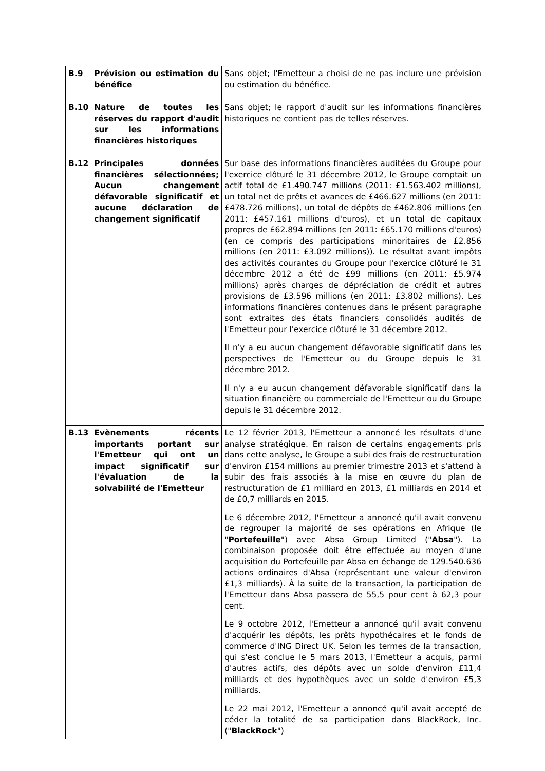| B.9 | Prévision ou estimation du bénéfice | Sans objet; l'Emetteur a choisi de ne pas inclure une prévision ou estimation du bénéfice. |
| B.10 | Nature de toutes les réserves du rapport d'audit sur les informations financières historiques | Sans objet; le rapport d'audit sur les informations financières historiques ne contient pas de telles réserves. |
| B.12 | Principales données financières sélectionnées; Aucun changement défavorable significatif et aucune déclaration de changement significatif | Sur base des informations financières auditées du Groupe pour l'exercice clôturé le 31 décembre 2012, le Groupe comptait un actif total de £1.490.747 millions (2011: £1.563.402 millions), un total net de prêts et avances de £466.627 millions (en 2011: £478.726 millions), un total de dépôts de £462.806 millions (en 2011: £457.161 millions d'euros), et un total de capitaux propres de £62.894 millions (en 2011: £65.170 millions d'euros) (en ce compris des participations minoritaires de £2.856 millions (en 2011: £3.092 millions)). Le résultat avant impôts des activités courantes du Groupe pour l'exercice clôturé le 31 décembre 2012 a été de £99 millions (en 2011: £5.974 millions) après charges de dépréciation de crédit et autres provisions de £3.596 millions (en 2011: £3.802 millions). Les informations financières contenues dans le présent paragraphe sont extraites des états financiers consolidés audités de l'Emetteur pour l'exercice clôturé le 31 décembre 2012. Il n'y a eu aucun changement défavorable significatif dans les perspectives de l'Emetteur ou du Groupe depuis le 31 décembre 2012. Il n'y a eu aucun changement défavorable significatif dans la situation financière ou commerciale de l'Emetteur ou du Groupe depuis le 31 décembre 2012. |
| B.13 | Evènements récents importants portant sur l'Emetteur qui ont un impact significatif sur l'évaluation de la solvabilité de l'Emetteur | Le 12 février 2013, l'Emetteur a annoncé les résultats d'une analyse stratégique. En raison de certains engagements pris dans cette analyse, le Groupe a subi des frais de restructuration d'environ £154 millions au premier trimestre 2013 et s'attend à subir des frais associés à la mise en œuvre du plan de restructuration de £1 milliard en 2013, £1 milliards en 2014 et de £0,7 milliards en 2015. Le 6 décembre 2012, l'Emetteur a annoncé qu'il avait convenu de regrouper la majorité de ses opérations en Afrique (le " Portefeuille ") avec Absa Group Limited (" Absa "). La combinaison proposée doit être effectuée au moyen d'une acquisition du Portefeuille par Absa en échange de 129.540.636 actions ordinaires d'Absa (représentant une valeur d'environ £1,3 milliards). À la suite de la transaction, la participation de l'Emetteur dans Absa passera de 55,5 pour cent à 62,3 pour cent. Le 9 octobre 2012, l'Emetteur a annoncé qu'il avait convenu d'acquérir les dépôts, les prêts hypothécaires et le fonds de commerce d'ING Direct UK. Selon les termes de la transaction, qui s'est conclue le 5 mars 2013, l'Emetteur a acquis, parmi d'autres actifs, des dépôts avec un solde d'environ £11,4 milliards et des hypothèques avec un solde d'environ £5,3 milliards. Le 22 mai 2012, l'Emetteur a annoncé qu'il avait accepté de céder la totalité de sa participation dans BlackRock, Inc. (" BlackRock ") |